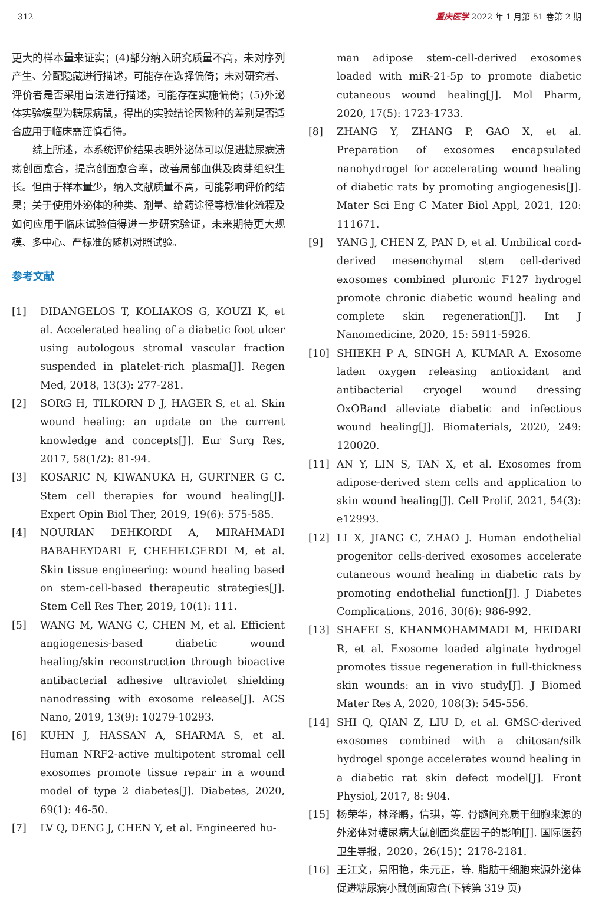312 重庆医学 2022 年 1 月第 51 卷第 2 期
更大的样本量来证实；(4)部分纳入研究质量不高，未对序列产生、分配隐藏进行描述，可能存在选择偏倚；未对研究者、评价者是否采用盲法进行描述，可能存在实施偏倚；(5)外泌体实验模型为糖尿病鼠，得出的实验结论因物种的差别是否适合应用于临床需谨慎看待。
综上所述，本系统评价结果表明外泌体可以促进糖尿病溃疡创面愈合，提高创面愈合率，改善局部血供及肉芽组织生长。但由于样本量少，纳入文献质量不高，可能影响评价的结果；关于使用外泌体的种类、剂量、给药途径等标准化流程及如何应用于临床试验值得进一步研究验证，未来期待更大规模、多中心、严标准的随机对照试验。
参考文献
[1] DIDANGELOS T, KOLIAKOS G, KOUZI K, et al. Accelerated healing of a diabetic foot ulcer using autologous stromal vascular fraction suspended in platelet-rich plasma[J]. Regen Med, 2018, 13(3): 277-281.
[2] SORG H, TILKORN D J, HAGER S, et al. Skin wound healing: an update on the current knowledge and concepts[J]. Eur Surg Res, 2017, 58(1/2): 81-94.
[3] KOSARIC N, KIWANUKA H, GURTNER G C. Stem cell therapies for wound healing[J]. Expert Opin Biol Ther, 2019, 19(6): 575-585.
[4] NOURIAN DEHKORDI A, MIRAHMADI BABAHEYDARI F, CHEHELGERDI M, et al. Skin tissue engineering: wound healing based on stem-cell-based therapeutic strategies[J]. Stem Cell Res Ther, 2019, 10(1): 111.
[5] WANG M, WANG C, CHEN M, et al. Efficient angiogenesis-based diabetic wound healing/skin reconstruction through bioactive antibacterial adhesive ultraviolet shielding nanodressing with exosome release[J]. ACS Nano, 2019, 13(9): 10279-10293.
[6] KUHN J, HASSAN A, SHARMA S, et al. Human NRF2-active multipotent stromal cell exosomes promote tissue repair in a wound model of type 2 diabetes[J]. Diabetes, 2020, 69(1): 46-50.
[7] LV Q, DENG J, CHEN Y, et al. Engineered hu-
man adipose stem-cell-derived exosomes loaded with miR-21-5p to promote diabetic cutaneous wound healing[J]. Mol Pharm, 2020, 17(5): 1723-1733.
[8] ZHANG Y, ZHANG P, GAO X, et al. Preparation of exosomes encapsulated nanohydrogel for accelerating wound healing of diabetic rats by promoting angiogenesis[J]. Mater Sci Eng C Mater Biol Appl, 2021, 120: 111671.
[9] YANG J, CHEN Z, PAN D, et al. Umbilical cord-derived mesenchymal stem cell-derived exosomes combined pluronic F127 hydrogel promote chronic diabetic wound healing and complete skin regeneration[J]. Int J Nanomedicine, 2020, 15: 5911-5926.
[10] SHIEKH P A, SINGH A, KUMAR A. Exosome laden oxygen releasing antioxidant and antibacterial cryogel wound dressing OxOBand alleviate diabetic and infectious wound healing[J]. Biomaterials, 2020, 249: 120020.
[11] AN Y, LIN S, TAN X, et al. Exosomes from adipose-derived stem cells and application to skin wound healing[J]. Cell Prolif, 2021, 54(3): e12993.
[12] LI X, JIANG C, ZHAO J. Human endothelial progenitor cells-derived exosomes accelerate cutaneous wound healing in diabetic rats by promoting endothelial function[J]. J Diabetes Complications, 2016, 30(6): 986-992.
[13] SHAFEI S, KHANMOHAMMADI M, HEIDARI R, et al. Exosome loaded alginate hydrogel promotes tissue regeneration in full-thickness skin wounds: an in vivo study[J]. J Biomed Mater Res A, 2020, 108(3): 545-556.
[14] SHI Q, QIAN Z, LIU D, et al. GMSC-derived exosomes combined with a chitosan/silk hydrogel sponge accelerates wound healing in a diabetic rat skin defect model[J]. Front Physiol, 2017, 8: 904.
[15] 杨荣华，林泽鹏，信琪，等. 骨髓间充质干细胞来源的外泌体对糖尿病大鼠创面炎症因子的影响[J]. 国际医药卫生导报，2020，26(15)：2178-2181.
[16] 王江文，易阳艳，朱元正，等. 脂肪干细胞来源外泌体促进糖尿病小鼠创面愈合(下转第 319 页)